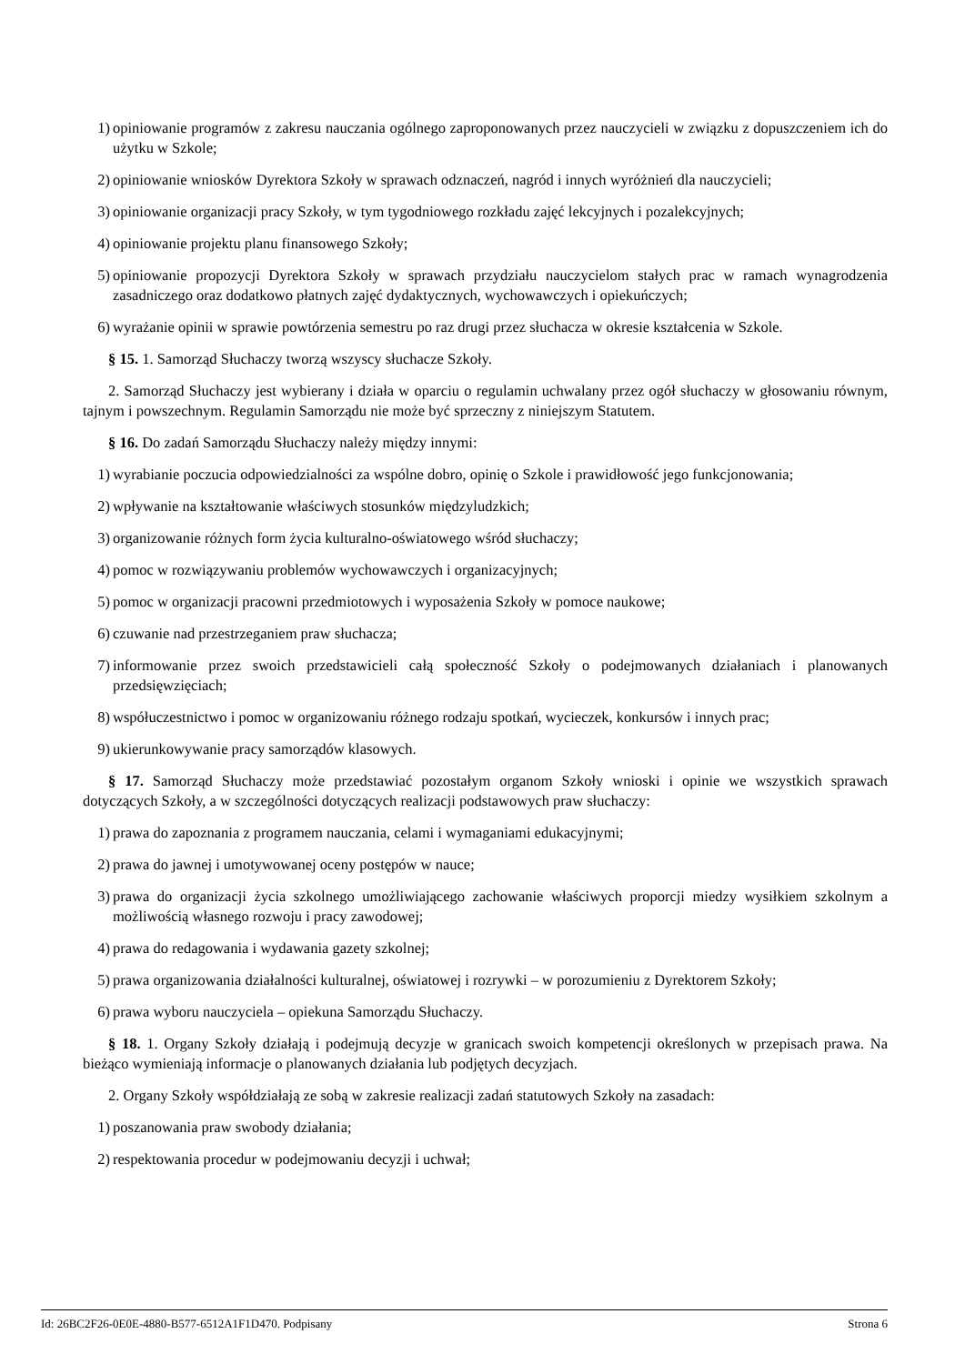1) opiniowanie programów z zakresu nauczania ogólnego zaproponowanych przez nauczycieli w związku z dopuszczeniem ich do użytku w Szkole;
2) opiniowanie wniosków Dyrektora Szkoły w sprawach odznaczeń, nagród i innych wyróżnień dla nauczycieli;
3) opiniowanie organizacji pracy Szkoły, w tym tygodniowego rozkładu zajęć lekcyjnych i pozalekcyjnych;
4) opiniowanie projektu planu finansowego Szkoły;
5) opiniowanie propozycji Dyrektora Szkoły w sprawach przydziału nauczycielom stałych prac w ramach wynagrodzenia zasadniczego oraz dodatkowo płatnych zajęć dydaktycznych, wychowawczych i opiekuńczych;
6) wyrażanie opinii w sprawie powtórzenia semestru po raz drugi przez słuchacza w okresie kształcenia w Szkole.
§ 15. 1. Samorząd Słuchaczy tworzą wszyscy słuchacze Szkoły.
2. Samorząd Słuchaczy jest wybierany i działa w oparciu o regulamin uchwalany przez ogół słuchaczy w głosowaniu równym, tajnym i powszechnym. Regulamin Samorządu nie może być sprzeczny z niniejszym Statutem.
§ 16. Do zadań Samorządu Słuchaczy należy między innymi:
1) wyrabianie poczucia odpowiedzialności za wspólne dobro, opinię o Szkole i prawidłowość jego funkcjonowania;
2) wpływanie na kształtowanie właściwych stosunków międzyludzkich;
3) organizowanie różnych form życia kulturalno-oświatowego wśród słuchaczy;
4) pomoc w rozwiązywaniu problemów wychowawczych i organizacyjnych;
5) pomoc w organizacji pracowni przedmiotowych i wyposażenia Szkoły w pomoce naukowe;
6) czuwanie nad przestrzeganiem praw słuchacza;
7) informowanie przez swoich przedstawicieli całą społeczność Szkoły o podejmowanych działaniach i planowanych przedsięwzięciach;
8) współuczestnictwo i pomoc w organizowaniu różnego rodzaju spotkań, wycieczek, konkursów i innych prac;
9) ukierunkowywanie pracy samorządów klasowych.
§ 17. Samorząd Słuchaczy może przedstawiać pozostałym organom Szkoły wnioski i opinie we wszystkich sprawach dotyczących Szkoły, a w szczególności dotyczących realizacji podstawowych praw słuchaczy:
1) prawa do zapoznania z programem nauczania, celami i wymaganiami edukacyjnymi;
2) prawa do jawnej i umotywowanej oceny postępów w nauce;
3) prawa do organizacji życia szkolnego umożliwiającego zachowanie właściwych proporcji miedzy wysiłkiem szkolnym a możliwością własnego rozwoju i pracy zawodowej;
4) prawa do redagowania i wydawania gazety szkolnej;
5) prawa organizowania działalności kulturalnej, oświatowej i rozrywki – w porozumieniu z Dyrektorem Szkoły;
6) prawa wyboru nauczyciela – opiekuna Samorządu Słuchaczy.
§ 18. 1. Organy Szkoły działają i podejmują decyzje w granicach swoich kompetencji określonych w przepisach prawa. Na bieżąco wymieniają informacje o planowanych działania lub podjętych decyzjach.
2. Organy Szkoły współdziałają ze sobą w zakresie realizacji zadań statutowych Szkoły na zasadach:
1) poszanowania praw swobody działania;
2) respektowania procedur w podejmowaniu decyzji i uchwał;
Id: 26BC2F26-0E0E-4880-B577-6512A1F1D470. Podpisany Strona 6